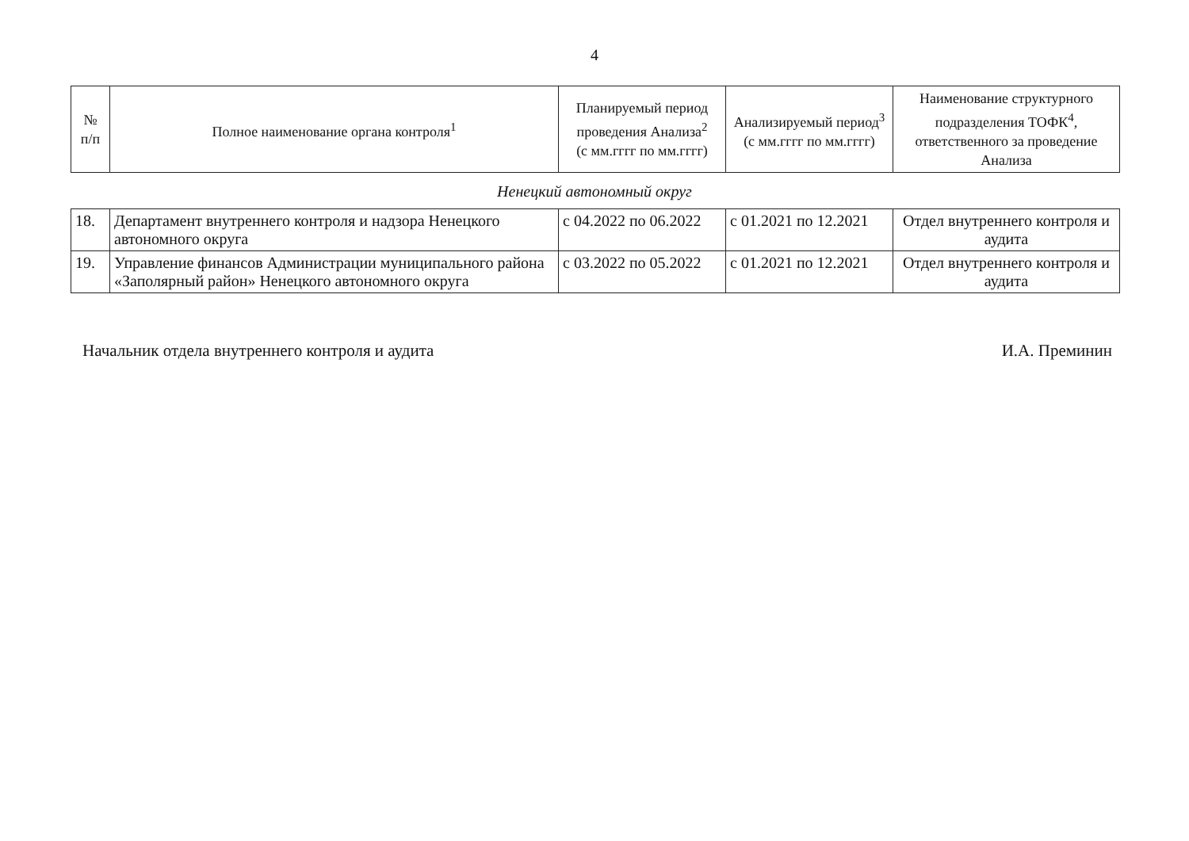4
| № п/п | Полное наименование органа контроля<sup>1</sup> | Планируемый период проведения Анализа<sup>2</sup> (с мм.гггг по мм.гггг) | Анализируемый период<sup>3</sup> (с мм.гггг по мм.гггг) | Наименование структурного подразделения ТОФК<sup>4</sup>, ответственного за проведение Анализа |
| --- | --- | --- | --- | --- |
Ненецкий автономный округ
| 18. | Департамент внутреннего контроля и надзора Ненецкого автономного округа | с 04.2022 по 06.2022 | с 01.2021 по 12.2021 | Отдел внутреннего контроля и аудита |
| 19. | Управление финансов Администрации муниципального района «Заполярный район» Ненецкого автономного округа | с 03.2022 по 05.2022 | с 01.2021 по 12.2021 | Отдел внутреннего контроля и аудита |
Начальник отдела внутреннего контроля и аудита И.А. Преминин